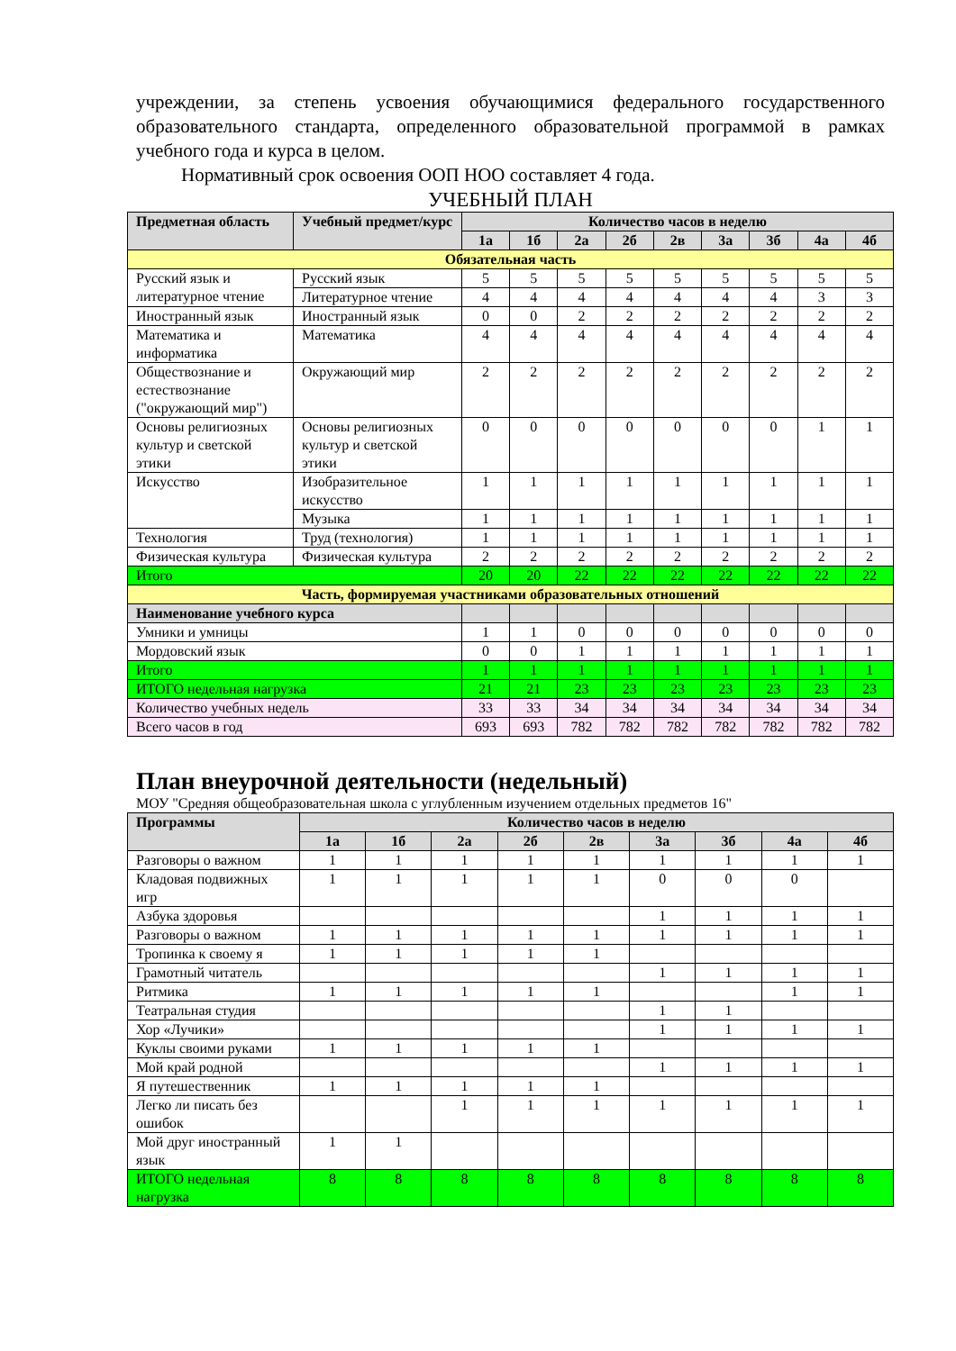учреждении, за степень усвоения обучающимися федерального государственного образовательного стандарта, определенного образовательной программой в рамках учебного года и курса в целом.
Нормативный срок освоения ООП НОО составляет 4 года.
УЧЕБНЫЙ ПЛАН
| Предметная область | Учебный предмет/курс | Количество часов в неделю | | | | | | | | |
| --- | --- | --- | --- | --- | --- | --- | --- | --- | --- | --- |
| | | 1а | 1б | 2а | 2б | 2в | 3а | 3б | 4а | 4б |
| Обязательная часть | | | | | | | | | | |
| Русский язык и литературное чтение | Русский язык | 5 | 5 | 5 | 5 | 5 | 5 | 5 | 5 | 5 |
| | Литературное чтение | 4 | 4 | 4 | 4 | 4 | 4 | 4 | 3 | 3 |
| Иностранный язык | Иностранный язык | 0 | 0 | 2 | 2 | 2 | 2 | 2 | 2 | 2 |
| Математика и информатика | Математика | 4 | 4 | 4 | 4 | 4 | 4 | 4 | 4 | 4 |
| Обществознание и естествознание ("окружающий мир") | Окружающий мир | 2 | 2 | 2 | 2 | 2 | 2 | 2 | 2 | 2 |
| Основы религиозных культур и светской этики | Основы религиозных культур и светской этики | 0 | 0 | 0 | 0 | 0 | 0 | 0 | 1 | 1 |
| Искусство | Изобразительное искусство | 1 | 1 | 1 | 1 | 1 | 1 | 1 | 1 | 1 |
| | Музыка | 1 | 1 | 1 | 1 | 1 | 1 | 1 | 1 | 1 |
| Технология | Труд (технология) | 1 | 1 | 1 | 1 | 1 | 1 | 1 | 1 | 1 |
| Физическая культура | Физическая культура | 2 | 2 | 2 | 2 | 2 | 2 | 2 | 2 | 2 |
| Итого | | 20 | 20 | 22 | 22 | 22 | 22 | 22 | 22 | 22 |
| Часть, формируемая участниками образовательных отношений | | | | | | | | | | |
| Наименование учебного курса | | | | | | | | | | |
| Умники и умницы | | 1 | 1 | 0 | 0 | 0 | 0 | 0 | 0 | 0 |
| Мордовский язык | | 0 | 0 | 1 | 1 | 1 | 1 | 1 | 1 | 1 |
| Итого | | 1 | 1 | 1 | 1 | 1 | 1 | 1 | 1 | 1 |
| ИТОГО недельная нагрузка | | 21 | 21 | 23 | 23 | 23 | 23 | 23 | 23 | 23 |
| Количество учебных недель | | 33 | 33 | 34 | 34 | 34 | 34 | 34 | 34 | 34 |
| Всего часов в год | | 693 | 693 | 782 | 782 | 782 | 782 | 782 | 782 | 782 |
План внеурочной деятельности (недельный)
МОУ "Средняя общеобразовательная школа с углубленным изучением отдельных предметов 16"
| Программы | Количество часов в неделю | | | | | | | | |
| --- | --- | --- | --- | --- | --- | --- | --- | --- | --- |
| | 1а | 1б | 2а | 2б | 2в | 3а | 3б | 4а | 4б |
| Разговоры о важном | 1 | 1 | 1 | 1 | 1 | 1 | 1 | 1 | 1 |
| Кладовая подвижных игр | 1 | 1 | 1 | 1 | 1 | 0 | 0 | 0 | |
| Азбука здоровья | | | | | | 1 | 1 | 1 | 1 |
| Разговоры о важном | 1 | 1 | 1 | 1 | 1 | 1 | 1 | 1 | 1 |
| Тропинка к своему я | 1 | 1 | 1 | 1 | 1 | | | | |
| Грамотный читатель | | | | | | 1 | 1 | 1 | 1 |
| Ритмика | 1 | 1 | 1 | 1 | 1 | | | 1 | 1 |
| Театральная студия | | | | | | 1 | 1 | | |
| Хор «Лучики» | | | | | | 1 | 1 | 1 | 1 |
| Куклы своими руками | 1 | 1 | 1 | 1 | 1 | | | | |
| Мой край родной | | | | | | 1 | 1 | 1 | 1 |
| Я путешественник | 1 | 1 | 1 | 1 | 1 | | | | |
| Легко ли писать без ошибок | | | 1 | 1 | 1 | 1 | 1 | 1 | 1 |
| Мой друг иностранный язык | 1 | 1 | | | | | | | |
| ИТОГО недельная нагрузка | 8 | 8 | 8 | 8 | 8 | 8 | 8 | 8 | 8 |